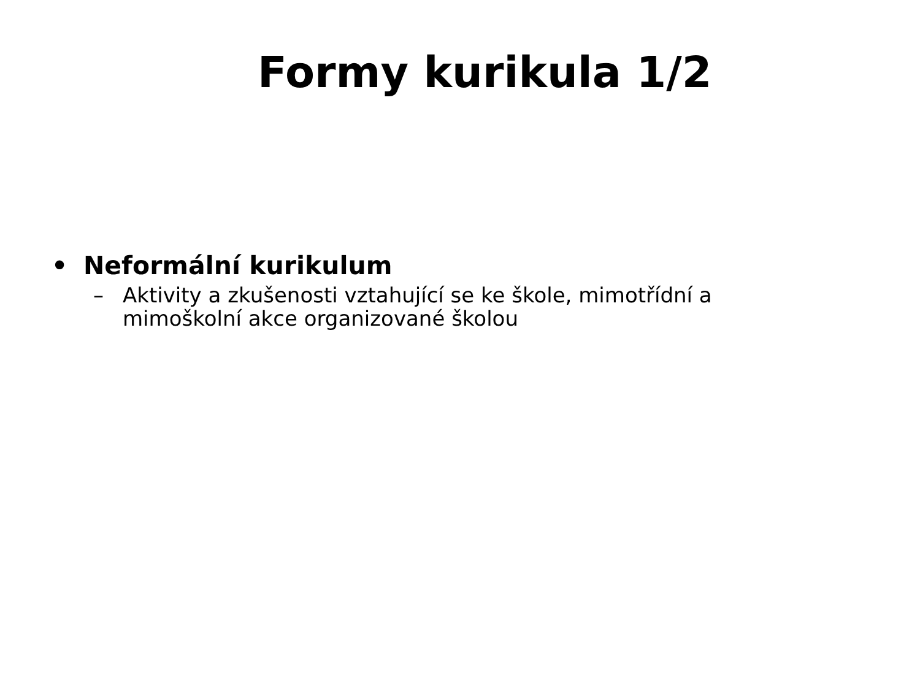Formy kurikula 1/2
• Neformální kurikulum
– Aktivity a zkušenosti vztahující se ke škole, mimotřídní a
mimoškolní akce organizované školou